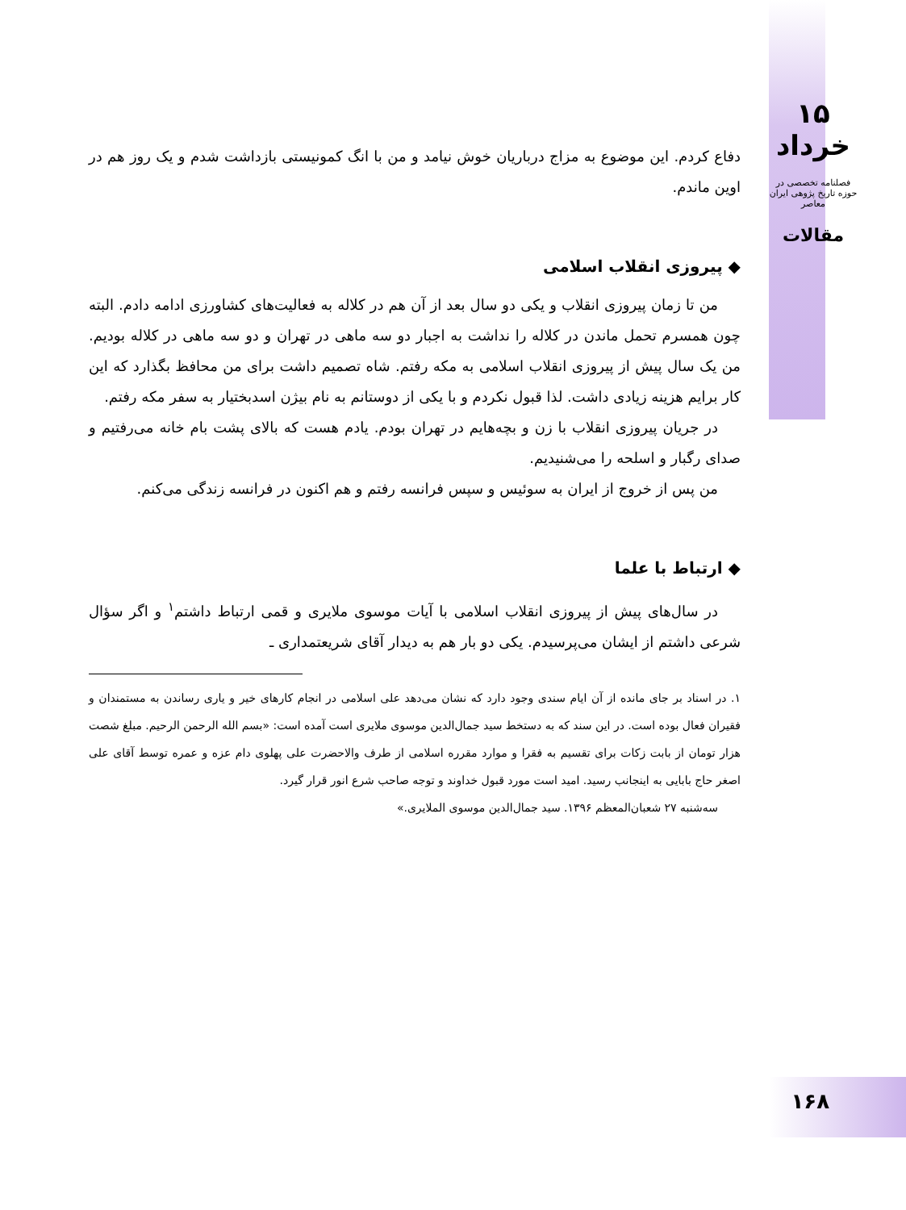۱۵ خرداد
فصلنامه تخصصی در حوزه تاریخ پژوهی ایران معاصر
مقالات
دفاع کردم. این موضوع به مزاج درباریان خوش نیامد و من با انگ کمونیستی بازداشت شدم و یک روز هم در اوین ماندم.
◆ پیروزی انقلاب اسلامی
من تا زمان پیروزی انقلاب و یکی دو سال بعد از آن هم در کلاله به فعالیت‌های کشاورزی ادامه دادم. البته چون همسرم تحمل ماندن در کلاله را نداشت به اجبار دو سه ماهی در تهران و دو سه ماهی در کلاله بودیم. من یک سال پیش از پیروزی انقلاب اسلامی به مکه رفتم. شاه تصمیم داشت برای من محافظ بگذارد که این کار برایم هزینه زیادی داشت. لذا قبول نکردم و با یکی از دوستانم به نام بیژن اسدبختیار به سفر مکه رفتم.
در جریان پیروزی انقلاب با زن و بچه‌هایم در تهران بودم. یادم هست که بالای پشت بام خانه می‌رفتیم و صدای رگبار و اسلحه را می‌شنیدیم.
من پس از خروج از ایران به سوئیس و سپس فرانسه رفتم و هم اکنون در فرانسه زندگی می‌کنم.
◆ ارتباط با علما
در سال‌های پیش از پیروزی انقلاب اسلامی با آیات موسوی ملایری و قمی ارتباط داشتم<sup>۱</sup> و اگر سؤال شرعی داشتم از ایشان می‌پرسیدم. یکی دو بار هم به دیدار آقای شریعتمداری ـ
۱. در اسناد بر جای مانده از آن ایام سندی وجود دارد که نشان می‌دهد علی اسلامی در انجام کارهای خیر و یاری رساندن به مستمندان و فقیران فعال بوده است. در این سند که به دستخط سید جمال‌الدین موسوی ملایری است آمده است: «بسم الله الرحمن الرحیم. مبلغ شصت هزار تومان از بابت زکات برای تقسیم به فقرا و موارد مقرره اسلامی از طرف والاحضرت علی پهلوی دام عزه و عمره توسط آقای علی اصغر حاج بابایی به اینجانب رسید. امید است مورد قبول خداوند و توجه صاحب شرع انور قرار گیرد.
سه‌شنبه ۲۷ شعبان‌المعظم ۱۳۹۶. سید جمال‌الدین موسوی الملایری.»
۱۶۸